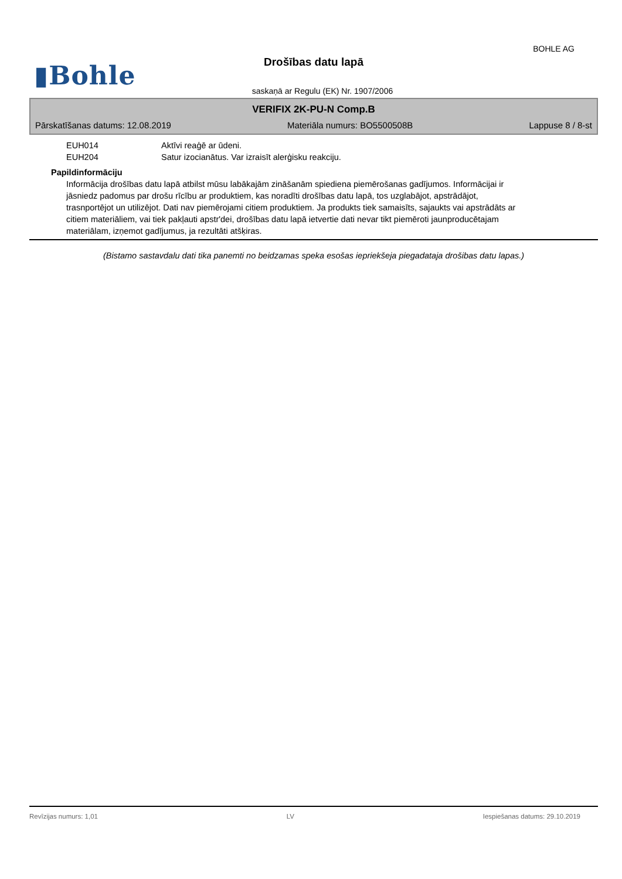BOHLE AG
▮Bohle
Drošības datu lapā
saskaņā ar Regulu (EK) Nr. 1907/2006
VERIFIX 2K-PU-N Comp.B
Pārskatīšanas datums: 12.08.2019 Materiāla numurs: BO5500508B Lappuse 8 / 8-st
EUH014 Aktīvi reaģē ar ūdeni.
EUH204 Satur izocianātus. Var izraisīt alerģisku reakciju.
Papildinformāciju
Informācija drošības datu lapā atbilst mūsu labākajām zināšanām spiediena piemērošanas gadījumos. Informācijai ir jāsniedz padomus par drošu rīcību ar produktiem, kas noradīti drošības datu lapā, tos uzglabājot, apstrādājot, trasnportējot un utilizējot. Dati nav piemērojami citiem produktiem. Ja produkts tiek samaisīts, sajaukts vai apstrādāts ar citiem materiāliem, vai tiek pakļauti apstr'dei, drošības datu lapā ietvertie dati nevar tikt piemēroti jaunproducētajam materiālam, izņemot gadījumus, ja rezultāti atšķiras.
(Bistamo sastavdalu dati tika panemti no beidzamas speka esošas iepriekšeja piegadataja drošibas datu lapas.)
Revīzijas numurs: 1,01 LV Iespiešanas datums: 29.10.2019